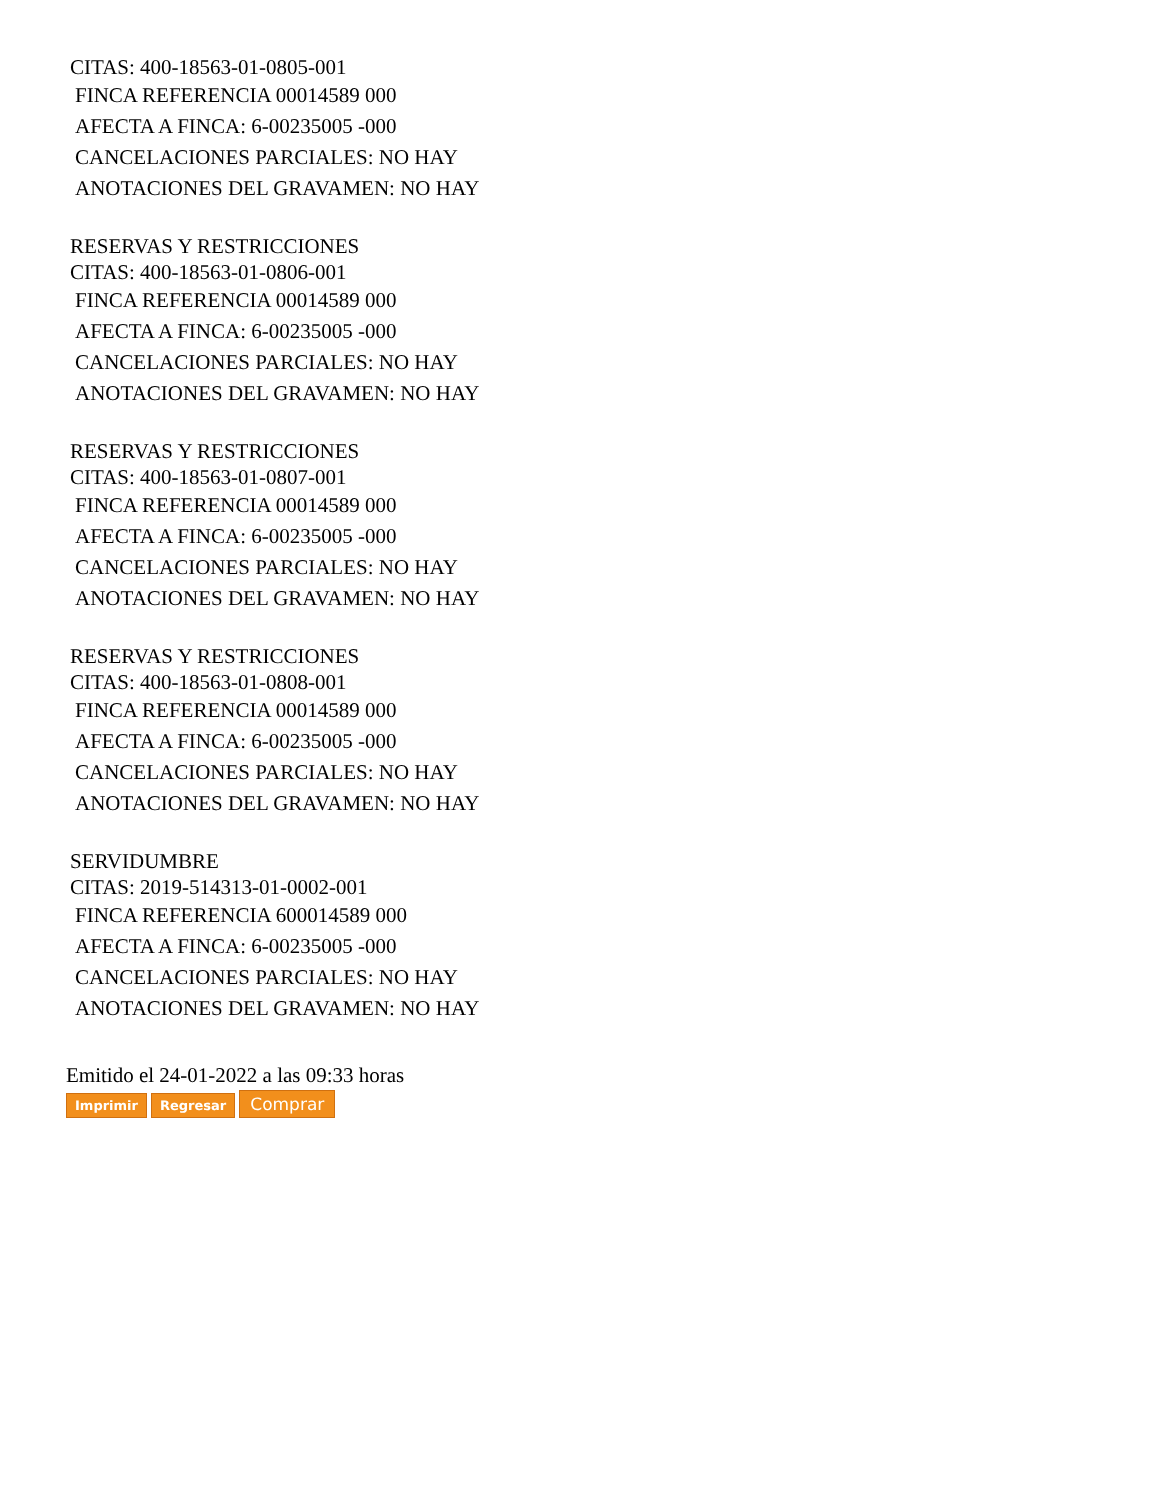CITAS: 400-18563-01-0805-001
FINCA REFERENCIA 00014589 000
AFECTA A FINCA: 6-00235005 -000
CANCELACIONES PARCIALES: NO HAY
ANOTACIONES DEL GRAVAMEN: NO HAY
RESERVAS Y RESTRICCIONES
CITAS: 400-18563-01-0806-001
FINCA REFERENCIA 00014589 000
AFECTA A FINCA: 6-00235005 -000
CANCELACIONES PARCIALES: NO HAY
ANOTACIONES DEL GRAVAMEN: NO HAY
RESERVAS Y RESTRICCIONES
CITAS: 400-18563-01-0807-001
FINCA REFERENCIA 00014589 000
AFECTA A FINCA: 6-00235005 -000
CANCELACIONES PARCIALES: NO HAY
ANOTACIONES DEL GRAVAMEN: NO HAY
RESERVAS Y RESTRICCIONES
CITAS: 400-18563-01-0808-001
FINCA REFERENCIA 00014589 000
AFECTA A FINCA: 6-00235005 -000
CANCELACIONES PARCIALES: NO HAY
ANOTACIONES DEL GRAVAMEN: NO HAY
SERVIDUMBRE
CITAS: 2019-514313-01-0002-001
FINCA REFERENCIA 600014589 000
AFECTA A FINCA: 6-00235005 -000
CANCELACIONES PARCIALES: NO HAY
ANOTACIONES DEL GRAVAMEN: NO HAY
Emitido el 24-01-2022 a las 09:33 horas
Imprimir Regresar Comprar